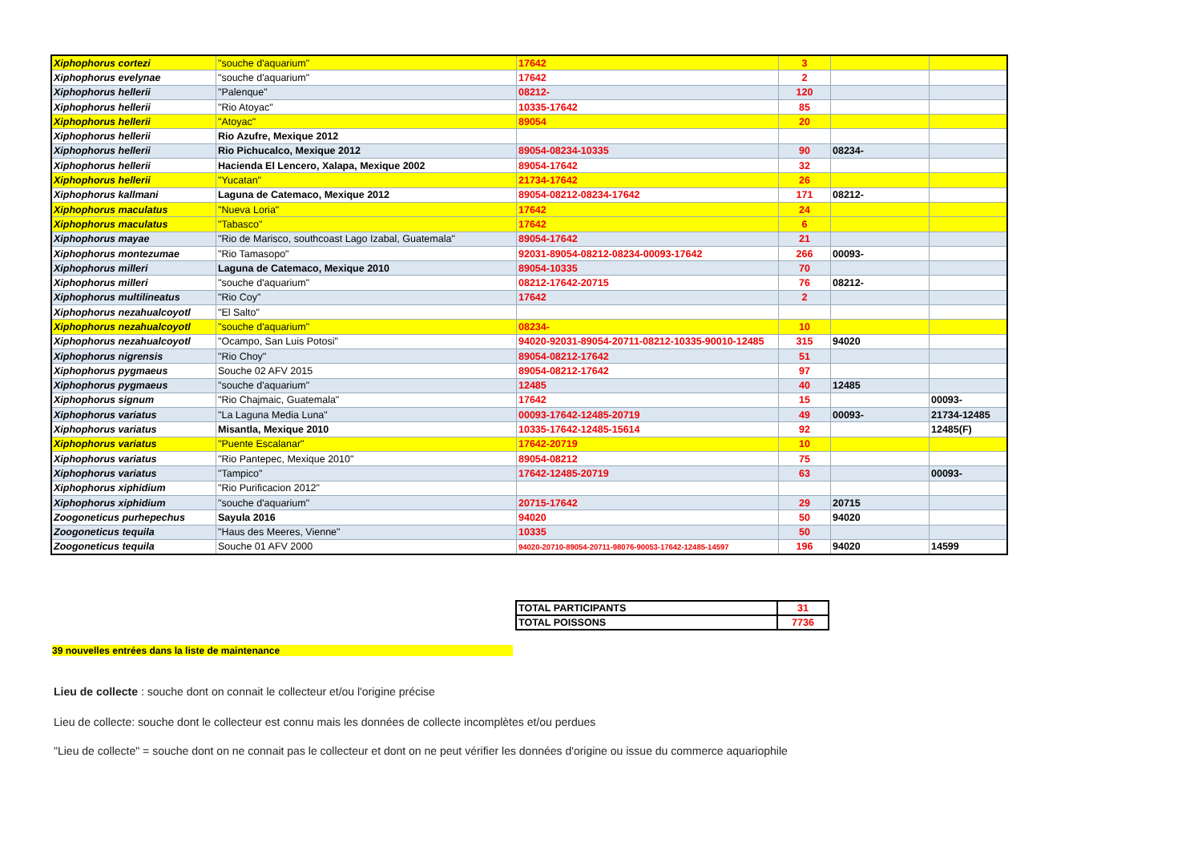| Xiphophorus cortezi | "souche d'aquarium" | 17642 | 3 | | |
| Xiphophorus evelynae | "souche d'aquarium" | 17642 | 2 | | |
| Xiphophorus hellerii | "Palenque" | 08212- | 120 | | |
| Xiphophorus hellerii | "Rio Atoyac" | 10335-17642 | 85 | | |
| Xiphophorus hellerii | "Atoyac" | 89054 | 20 | | |
| Xiphophorus hellerii | Rio Azufre, Mexique 2012 | | | | |
| Xiphophorus hellerii | Rio Pichucalco, Mexique 2012 | 89054-08234-10335 | 90 | 08234- | |
| Xiphophorus hellerii | Hacienda El Lencero, Xalapa, Mexique 2002 | 89054-17642 | 32 | | |
| Xiphophorus hellerii | "Yucatan" | 21734-17642 | 26 | | |
| Xiphophorus kallmani | Laguna de Catemaco, Mexique 2012 | 89054-08212-08234-17642 | 171 | 08212- | |
| Xiphophorus maculatus | "Nueva Loria" | 17642 | 24 | | |
| Xiphophorus maculatus | "Tabasco" | 17642 | 6 | | |
| Xiphophorus mayae | "Rio de Marisco, southcoast Lago Izabal, Guatemala" | 89054-17642 | 21 | | |
| Xiphophorus montezumae | "Rio Tamasopo" | 92031-89054-08212-08234-00093-17642 | 266 | 00093- | |
| Xiphophorus milleri | Laguna de Catemaco, Mexique 2010 | 89054-10335 | 70 | | |
| Xiphophorus milleri | "souche d'aquarium" | 08212-17642-20715 | 76 | 08212- | |
| Xiphophorus multilineatus | "Rio Coy" | 17642 | 2 | | |
| Xiphophorus nezahualcoyotl | "El Salto" | | | | |
| Xiphophorus nezahualcoyotl | "souche d'aquarium" | 08234- | 10 | | |
| Xiphophorus nezahualcoyotl | "Ocampo, San Luis Potosi" | 94020-92031-89054-20711-08212-10335-90010-12485 | 315 | 94020 | |
| Xiphophorus nigrensis | "Rio Choy" | 89054-08212-17642 | 51 | | |
| Xiphophorus pygmaeus | Souche 02 AFV 2015 | 89054-08212-17642 | 97 | | |
| Xiphophorus pygmaeus | "souche d'aquarium" | 12485 | 40 | 12485 | |
| Xiphophorus signum | "Rio Chajmaic, Guatemala" | 17642 | 15 | | 00093- |
| Xiphophorus variatus | "La Laguna Media Luna" | 00093-17642-12485-20719 | 49 | 00093- | 21734-12485 |
| Xiphophorus variatus | Misantla, Mexique 2010 | 10335-17642-12485-15614 | 92 | | 12485(F) |
| Xiphophorus variatus | "Puente Escalanar" | 17642-20719 | 10 | | |
| Xiphophorus variatus | "Rio Pantepec, Mexique 2010" | 89054-08212 | 75 | | |
| Xiphophorus variatus | "Tampico" | 17642-12485-20719 | 63 | | 00093- |
| Xiphophorus xiphidium | "Rio Purificacion 2012" | | | | |
| Xiphophorus xiphidium | "souche d'aquarium" | 20715-17642 | 29 | 20715 | |
| Zoogoneticus purhepechus | Sayula 2016 | 94020 | 50 | 94020 | |
| Zoogoneticus tequila | "Haus des Meeres, Vienne" | 10335 | 50 | | |
| Zoogoneticus tequila | Souche 01 AFV 2000 | 94020-20710-89054-20711-98076-90053-17642-12485-14597 | 196 | 94020 | 14599 |
| TOTAL PARTICIPANTS | 31 |
| TOTAL POISSONS | 7736 |
39 nouvelles entrées dans la liste de maintenance
Lieu de collecte : souche dont on connait le collecteur et/ou l'origine précise
Lieu de collecte: souche dont le collecteur est connu mais les données de collecte incomplètes et/ou perdues
"Lieu de collecte" = souche dont on ne connait pas le collecteur et dont on ne peut vérifier les données d'origine ou issue du commerce aquariophile